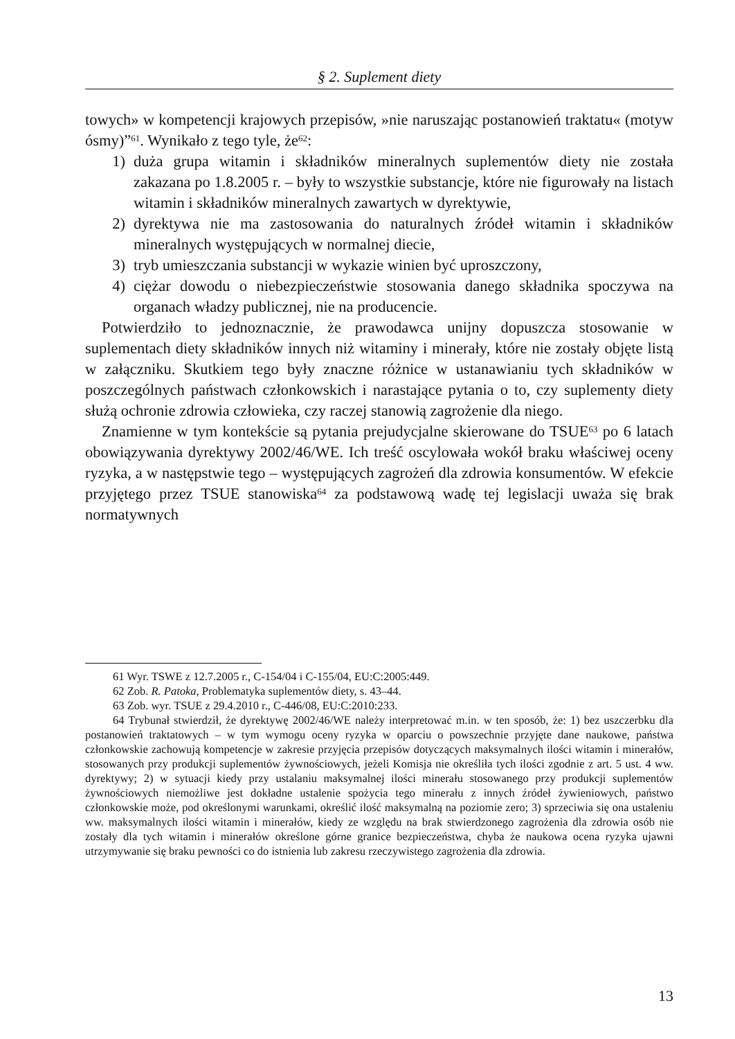§ 2. Suplement diety
towych» w kompetencji krajowych przepisów, »nie naruszając postanowień traktatu« (motyw ósmy)”<sup>61</sup>. Wynikało z tego tyle, że<sup>62</sup>:
1) duża grupa witamin i składników mineralnych suplementów diety nie została zakazana po 1.8.2005 r. – były to wszystkie substancje, które nie figurowały na listach witamin i składników mineralnych zawartych w dyrektywie,
2) dyrektywa nie ma zastosowania do naturalnych źródeł witamin i składników mineralnych występujących w normalnej diecie,
3) tryb umieszczania substancji w wykazie winien być uproszczony,
4) ciężar dowodu o niebezpieczeństwie stosowania danego składnika spoczywa na organach władzy publicznej, nie na producencie.
Potwierdziło to jednoznacznie, że prawodawca unijny dopuszcza stosowanie w suplementach diety składników innych niż witaminy i minerały, które nie zostały objęte listą w załączniku. Skutkiem tego były znaczne różnice w ustanawianiu tych składników w poszczególnych państwach członkowskich i narastające pytania o to, czy suplementy diety służą ochronie zdrowia człowieka, czy raczej stanowią zagrożenie dla niego.
Znamienne w tym kontekście są pytania prejudycjalne skierowane do TSUE<sup>63</sup> po 6 latach obowiązywania dyrektywy 2002/46/WE. Ich treść oscylowała wokół braku właściwej oceny ryzyka, a w następstwie tego – występujących zagrożeń dla zdrowia konsumentów. W efekcie przyjętego przez TSUE stanowiska<sup>64</sup> za podstawową wadę tej legislacji uważa się brak normatywnych
61 Wyr. TSWE z 12.7.2005 r., C-154/04 i C-155/04, EU:C:2005:449.
62 Zob. R. Patoka, Problematyka suplementów diety, s. 43–44.
63 Zob. wyr. TSUE z 29.4.2010 r., C-446/08, EU:C:2010:233.
64 Trybunał stwierdził, że dyrektywę 2002/46/WE należy interpretować m.in. w ten sposób, że: 1) bez uszczerbku dla postanowień traktatowych – w tym wymogu oceny ryzyka w oparciu o powszechnie przyjęte dane naukowe, państwa członkowskie zachowują kompetencje w zakresie przyjęcia przepisów dotyczących maksymalnych ilości witamin i minerałów, stosowanych przy produkcji suplementów żywnościowych, jeżeli Komisja nie określiła tych ilości zgodnie z art. 5 ust. 4 ww. dyrektywy; 2) w sytuacji kiedy przy ustalaniu maksymalnej ilości minerału stosowanego przy produkcji suplementów żywnościowych niemożliwe jest dokładne ustalenie spożycia tego minerału z innych źródeł żywieniowych, państwo członkowskie może, pod określonymi warunkami, określić ilość maksymalną na poziomie zero; 3) sprzeciwia się ona ustaleniu ww. maksymalnych ilości witamin i minerałów, kiedy ze względu na brak stwierdzonego zagrożenia dla zdrowia osób nie zostały dla tych witamin i minerałów określone górne granice bezpieczeństwa, chyba że naukowa ocena ryzyka ujawni utrzymywanie się braku pewności co do istnienia lub zakresu rzeczywistego zagrożenia dla zdrowia.
13